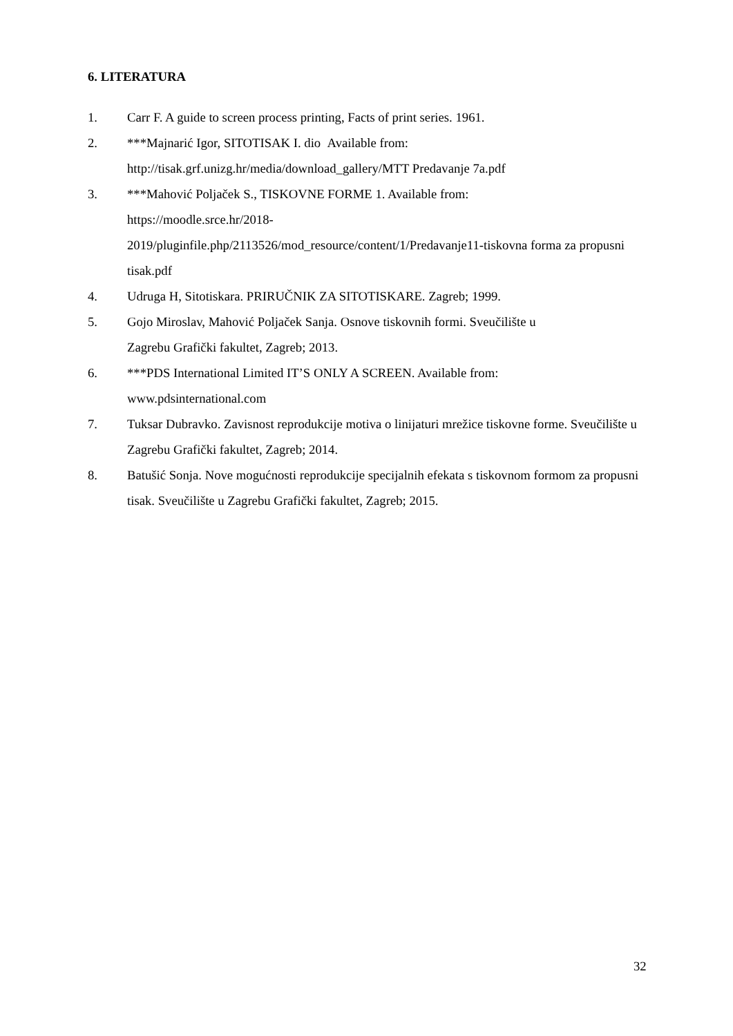6. LITERATURA
1. Carr F. A guide to screen process printing, Facts of print series. 1961.
2. ***Majnarić Igor, SITOTISAK I. dio Available from:
http://tisak.grf.unizg.hr/media/download_gallery/MTT Predavanje 7a.pdf
3. ***Mahović Poljaček S., TISKOVNE FORME 1. Available from:
https://moodle.srce.hr/2018-
2019/pluginfile.php/2113526/mod_resource/content/1/Predavanje11-tiskovna forma za propusni tisak.pdf
4. Udruga H, Sitotiskara. PRIRUČNIK ZA SITOTISKARE. Zagreb; 1999.
5. Gojo Miroslav, Mahović Poljaček Sanja. Osnove tiskovnih formi. Sveučilište u
Zagrebu Grafički fakultet, Zagreb; 2013.
6. ***PDS International Limited IT’S ONLY A SCREEN. Available from:
www.pdsinternational.com
7. Tuksar Dubravko. Zavisnost reprodukcije motiva o linijaturi mrežice tiskovne forme. Sveučilište u Zagrebu Grafički fakultet, Zagreb; 2014.
8. Batušić Sonja. Nove mogućnosti reprodukcije specijalnih efekata s tiskovnom formom za propusni tisak. Sveučilište u Zagrebu Grafički fakultet, Zagreb; 2015.
32